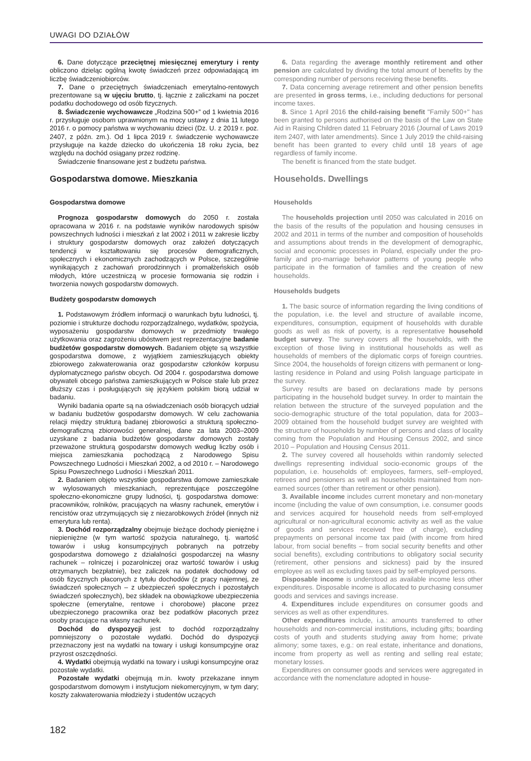UWAGI DO DZIAŁÓW
6. Dane dotyczące przeciętnej miesięcznej emerytury i renty obliczono dzieląc ogólną kwotę świadczeń przez odpowiadającą im liczbę świadczeniobiorców.
7. Dane o przeciętnych świadczeniach emerytalno-rentowych prezentowane są w ujęciu brutto, tj. łącznie z zaliczkami na poczet podatku dochodowego od osób fizycznych.
8. Świadczenie wychowawcze „Rodzina 500+” od 1 kwietnia 2016 r. przysługuje osobom uprawnionym na mocy ustawy z dnia 11 lutego 2016 r. o pomocy państwa w wychowaniu dzieci (Dz. U. z 2019 r. poz. 2407, z późn. zm.). Od 1 lipca 2019 r. świadczenie wychowawcze przysługuje na każde dziecko do ukończenia 18 roku życia, bez względu na dochód osiągany przez rodzinę.
Świadczenie finansowane jest z budżetu państwa.
Gospodarstwa domowe. Mieszkania
Gospodarstwa domowe
Prognoza gospodarstw domowych do 2050 r. została opracowana w 2016 r. na podstawie wyników narodowych spisów powszechnych ludności i mieszkań z lat 2002 i 2011 w zakresie liczby i struktury gospodarstw domowych oraz założeń dotyczących tendencji w kształtowaniu się procesów demograficznych, społecznych i ekonomicznych zachodzących w Polsce, szczególnie wynikających z zachowań prorodzinnych i promałżeńskich osób młodych, które uczestniczą w procesie formowania się rodzin i tworzenia nowych gospodarstw domowych.
Budżety gospodarstw domowych
1. Podstawowym źródłem informacji o warunkach bytu ludności, tj. poziomie i strukturze dochodu rozporządzalnego, wydatków, spożycia, wyposażeniu gospodarstw domowych w przedmioty trwałego użytkowania oraz zagrożeniu ubóstwem jest reprezentacyjne badanie budżetów gospodarstw domowych. Badaniem objęte są wszystkie gospodarstwa domowe, z wyjątkiem zamieszkujących obiekty zbiorowego zakwaterowania oraz gospodarstw członków korpusu dyplomatycznego państw obcych. Od 2004 r. gospodarstwa domowe obywateli obcego państwa zamieszkujących w Polsce stale lub przez dłuższy czas i posługujących się językiem polskim biorą udział w badaniu.
Wyniki badania oparte są na oświadczeniach osób biorących udział w badaniu budżetów gospodarstw domowych. W celu zachowania relacji między strukturą badanej zbiorowości a strukturą społeczno-demograficzną zbiorowości generalnej, dane za lata 2003–2009 uzyskane z badania budżetów gospodarstw domowych zostały przeważone strukturą gospodarstw domowych według liczby osób i miejsca zamieszkania pochodzącą z Narodowego Spisu Powszechnego Ludności i Mieszkań 2002, a od 2010 r. – Narodowego Spisu Powszechnego Ludności i Mieszkań 2011.
2. Badaniem objęto wszystkie gospodarstwa domowe zamieszkałe w wylosowanych mieszkaniach, reprezentujące poszczególne społeczno-ekonomiczne grupy ludności, tj. gospodarstwa domowe: pracowników, rolników, pracujących na własny rachunek, emerytów i rencistów oraz utrzymujących się z niezarobkowych źródeł (innych niż emerytura lub renta).
3. Dochód rozporządzalny obejmuje bieżące dochody pieniężne i niepieniężne (w tym wartość spożycia naturalnego, tj. wartość towarów i usług konsumpcyjnych pobranych na potrzeby gospodarstwa domowego z działalności gospodarczej na własny rachunek – rolniczej i pozarolniczej oraz wartość towarów i usług otrzymanych bezpłatnie), bez zaliczek na podatek dochodowy od osób fizycznych płaconych z tytułu dochodów (z pracy najemnej, ze świadczeń społecznych – z ubezpieczeń społecznych i pozostałych świadczeń społecznych), bez składek na obowiązkowe ubezpieczenia społeczne (emerytalne, rentowe i chorobowe) płacone przez ubezpieczonego pracownika oraz bez podatków płaconych przez osoby pracujące na własny rachunek.
Dochód do dyspozycji jest to dochód rozporządzalny pomniejszony o pozostałe wydatki. Dochód do dyspozycji przeznaczony jest na wydatki na towary i usługi konsumpcyjne oraz przyrost oszczędności.
4. Wydatki obejmują wydatki na towary i usługi konsumpcyjne oraz pozostałe wydatki.
Pozostałe wydatki obejmują m.in. kwoty przekazane innym gospodarstwom domowym i instytucjom niekomercyjnym, w tym dary; koszty zakwaterowania młodzieży i studentów uczących
6. Data regarding the average monthly retirement and other pension are calculated by dividing the total amount of benefits by the corresponding number of persons receiving these benefits.
7. Data concerning average retirement and other pension benefits are presented in gross terms, i.e., including deductions for personal income taxes.
8. Since 1 April 2016 the child-raising benefit "Family 500+" has been granted to persons authorised on the basis of the Law on State Aid in Raising Children dated 11 February 2016 (Journal of Laws 2019 item 2407, with later amendments). Since 1 July 2019 the child-raising benefit has been granted to every child until 18 years of age regardless of family income.
The benefit is financed from the state budget.
Households. Dwellings
Households
The households projection until 2050 was calculated in 2016 on the basis of the results of the population and housing censuses in 2002 and 2011 in terms of the number and composition of households and assumptions about trends in the development of demographic, social and economic processes in Poland, especially under the pro-family and pro-marriage behavior patterns of young people who participate in the formation of families and the creation of new households.
Households budgets
1. The basic source of information regarding the living conditions of the population, i.e. the level and structure of available income, expenditures, consumption, equipment of households with durable goods as well as risk of poverty, is a representative household budget survey. The survey covers all the households, with the exception of those living in institutional households as well as households of members of the diplomatic corps of foreign countries. Since 2004, the households of foreign citizens with permanent or long-lasting residence in Poland and using Polish language participate in the survey.
Survey results are based on declarations made by persons participating in the household budget survey. In order to maintain the relation between the structure of the surveyed population and the socio-demographic structure of the total population, data for 2003–2009 obtained from the household budget survey are weighted with the structure of households by number of persons and class of locality coming from the Population and Housing Census 2002, and since 2010 – Population and Housing Census 2011.
2. The survey covered all households within randomly selected dwellings representing individual socio-economic groups of the population, i.e. households of: employees, farmers, self--employed, retirees and pensioners as well as households maintained from non-earned sources (other than retirement or other pension).
3. Available income includes current monetary and non-monetary income (including the value of own consumption, i.e. consumer goods and services acquired for household needs from self-employed agricultural or non-agricultural economic activity as well as the value of goods and services received free of charge), excluding prepayments on personal income tax paid (with income from hired labour, from social benefits – from social security benefits and other social benefits), excluding contributions to obligatory social security (retirement, other pensions and sickness) paid by the insured employee as well as excluding taxes paid by self-employed persons.
Disposable income is understood as available income less other expenditures. Disposable income is allocated to purchasing consumer goods and services and savings increase.
4. Expenditures include expenditures on consumer goods and services as well as other expenditures.
Other expenditures include, i.a.: amounts transferred to other households and non-commercial institutions, including gifts; boarding costs of youth and students studying away from home; private alimony; some taxes, e.g.: on real estate, inheritance and donations, income from property as well as renting and selling real estate; monetary losses.
Expenditures on consumer goods and services were aggregated in accordance with the nomenclature adopted in house-
182